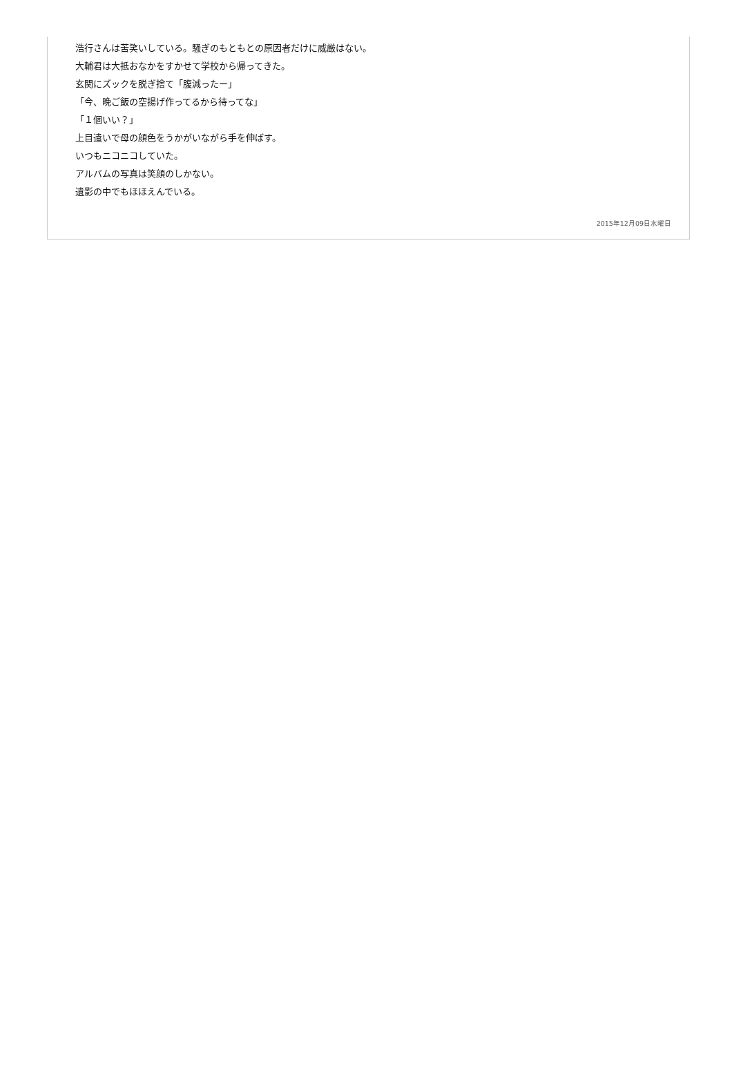浩行さんは苦笑いしている。騒ぎのもともとの原因者だけに威厳はない。
大輔君は大抵おなかをすかせて学校から帰ってきた。
玄関にズックを脱ぎ捨て「腹減ったー」
「今、晩ご飯の空揚げ作ってるから待ってな」
「１個いい？」
上目遣いで母の顔色をうかがいながら手を伸ばす。
いつもニコニコしていた。
アルバムの写真は笑顔のしかない。
遺影の中でもほほえんでいる。
2015年12月09日水曜日